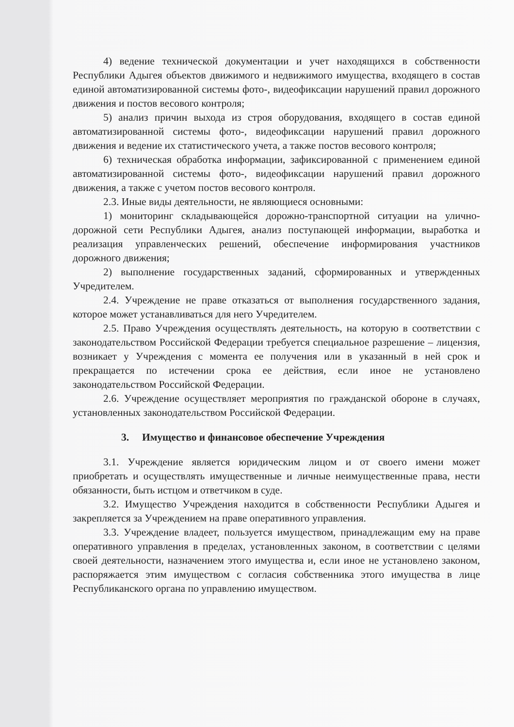4) ведение технической документации и учет находящихся в собственности Республики Адыгея объектов движимого и недвижимого имущества, входящего в состав единой автоматизированной системы фото-, видеофиксации нарушений правил дорожного движения и постов весового контроля;
5) анализ причин выхода из строя оборудования, входящего в состав единой автоматизированной системы фото-, видеофиксации нарушений правил дорожного движения и ведение их статистического учета, а также постов весового контроля;
6) техническая обработка информации, зафиксированной с применением единой автоматизированной системы фото-, видеофиксации нарушений правил дорожного движения, а также с учетом постов весового контроля.
2.3. Иные виды деятельности, не являющиеся основными:
1) мониторинг складывающейся дорожно-транспортной ситуации на улично-дорожной сети Республики Адыгея, анализ поступающей информации, выработка и реализация управленческих решений, обеспечение информирования участников дорожного движения;
2) выполнение государственных заданий, сформированных и утвержденных Учредителем.
2.4. Учреждение не праве отказаться от выполнения государственного задания, которое может устанавливаться для него Учредителем.
2.5. Право Учреждения осуществлять деятельность, на которую в соответствии с законодательством Российской Федерации требуется специальное разрешение – лицензия, возникает у Учреждения с момента ее получения или в указанный в ней срок и прекращается по истечении срока ее действия, если иное не установлено законодательством Российской Федерации.
2.6. Учреждение осуществляет мероприятия по гражданской обороне в случаях, установленных законодательством Российской Федерации.
3. Имущество и финансовое обеспечение Учреждения
3.1. Учреждение является юридическим лицом и от своего имени может приобретать и осуществлять имущественные и личные неимущественные права, нести обязанности, быть истцом и ответчиком в суде.
3.2. Имущество Учреждения находится в собственности Республики Адыгея и закрепляется за Учреждением на праве оперативного управления.
3.3. Учреждение владеет, пользуется имуществом, принадлежащим ему на праве оперативного управления в пределах, установленных законом, в соответствии с целями своей деятельности, назначением этого имущества и, если иное не установлено законом, распоряжается этим имуществом с согласия собственника этого имущества в лице Республиканского органа по управлению имуществом.